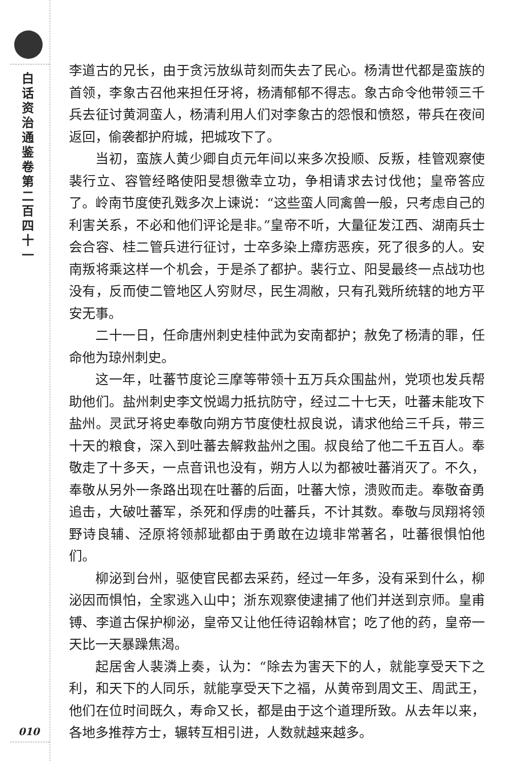白话资治通鉴卷第二百四十一
010
李道古的兄长，由于贪污放纵苛刻而失去了民心。杨清世代都是蛮族的首领，李象古召他来担任牙将，杨清郁郁不得志。象古命令他带领三千兵去征讨黄洞蛮人，杨清利用人们对李象古的怨恨和愤怒，带兵在夜间返回，偷袭都护府城，把城攻下了。
当初，蛮族人黄少卿自贞元年间以来多次投顺、反叛，桂管观察使裴行立、容管经略使阳旻想徼幸立功，争相请求去讨伐他；皇帝答应了。岭南节度使孔戣多次上谏说：“这些蛮人同禽兽一般，只考虑自己的利害关系，不必和他们评论是非。”皇帝不听，大量征发江西、湖南兵士会合容、桂二管兵进行征讨，士卒多染上瘴疠恶疾，死了很多的人。安南叛将乘这样一个机会，于是杀了都护。裴行立、阳旻最终一点战功也没有，反而使二管地区人穷财尽，民生凋敝，只有孔戣所统辖的地方平安无事。
二十一日，任命唐州刺史桂仲武为安南都护；赦免了杨清的罪，任命他为琼州刺史。
这一年，吐蕃节度论三摩等带领十五万兵众围盐州，党项也发兵帮助他们。盐州刺史李文悦竭力抵抗防守，经过二十七天，吐蕃未能攻下盐州。灵武牙将史奉敬向朔方节度使杜叔良说，请求他给三千兵，带三十天的粮食，深入到吐蕃去解救盐州之围。叔良给了他二千五百人。奉敬走了十多天，一点音讯也没有，朔方人以为都被吐蕃消灭了。不久，奉敬从另外一条路出现在吐蕃的后面，吐蕃大惊，溃败而走。奉敬奋勇追击，大破吐蕃军，杀死和俘虏的吐蕃兵，不计其数。奉敬与凤翔将领野诗良辅、泾原将领郝玼都由于勇敢在边境非常著名，吐蕃很惧怕他们。
柳泌到台州，驱使官民都去采药，经过一年多，没有采到什么，柳泌因而惧怕，全家逃入山中；浙东观察使逮捕了他们并送到京师。皇甫镈、李道古保护柳泌，皇帝又让他任待诏翰林官；吃了他的药，皇帝一天比一天暴躁焦渴。
起居舍人裴潾上奏，认为：“除去为害天下的人，就能享受天下之利，和天下的人同乐，就能享受天下之福，从黄帝到周文王、周武王，他们在位时间既久，寿命又长，都是由于这个道理所致。从去年以来，各地多推荐方士，辗转互相引进，人数就越来越多。